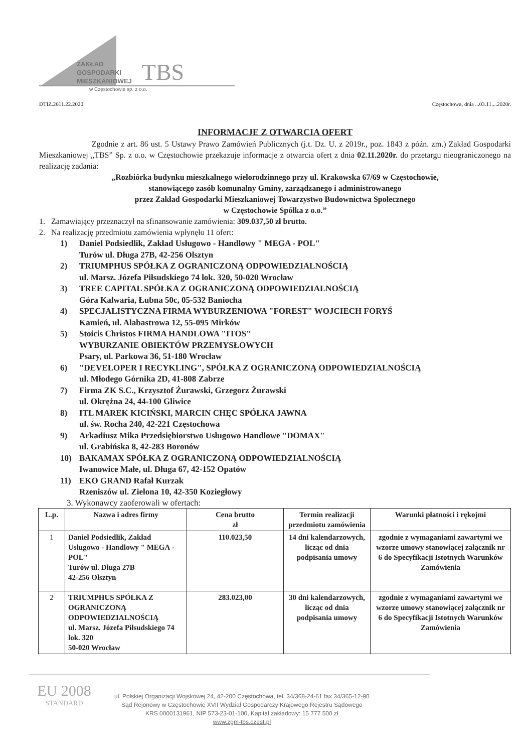ZAKŁAD
GOSPODARKI
MIESZKANIOWEJ
TBS
w Częstochowie sp. z o.o.
DTIZ.2611.22.2020 Częstochowa, dnia ...03.11....2020r.
INFORMACJE Z OTWARCIA OFERT
Zgodnie z art. 86 ust. 5 Ustawy Prawo Zamówień Publicznych (j.t. Dz. U. z 2019r., poz. 1843 z późn. zm.) Zakład Gospodarki Mieszkaniowej „TBS” Sp. z o.o. w Częstochowie przekazuje informacje z otwarcia ofert z dnia 02.11.2020r. do przetargu nieograniczonego na realizację zadania:
„Rozbiórka budynku mieszkalnego wielorodzinnego przy ul. Krakowska 67/69 w Częstochowie,
stanowiącego zasób komunalny Gminy, zarządzanego i administrowanego
przez Zakład Gospodarki Mieszkaniowej Towarzystwo Budownictwa Społecznego
w Częstochowie Spółka z o.o.”
1. Zamawiający przeznaczył na sfinansowanie zamówienia: 309.037,50 zł brutto.
2. Na realizację przedmiotu zamówienia wpłynęło 11 ofert:
1) Daniel Podsiedlik, Zakład Usługowo - Handlowy " MEGA - POL"
Turów ul. Długa 27B, 42-256 Olsztyn
2) TRIUMPHUS SPÓŁKA Z OGRANICZONĄ ODPOWIEDZIALNOŚCIĄ
ul. Marsz. Józefa Piłsudskiego 74 lok. 320, 50-020 Wrocław
3) TREE CAPITAL SPÓŁKA Z OGRANICZONĄ ODPOWIEDZIALNOŚCIĄ
Góra Kalwaria, Łubna 50c, 05-532 Baniocha
4) SPECJALISTYCZNA FIRMA WYBURZENIOWA "FOREST" WOJCIECH FORYŚ
Kamień, ul. Alabastrowa 12, 55-095 Mirków
5) Stoicis Christos FIRMA HANDLOWA "ITOS"
WYBURZANIE OBIEKTÓW PRZEMYSŁOWYCH
Psary, ul. Parkowa 36, 51-180 Wrocław
6) "DEVELOPER I RECYKLING", SPÓŁKA Z OGRANICZONĄ ODPOWIEDZIALNOŚCIĄ
ul. Młodego Górnika 2D, 41-808 Zabrze
7) Firma ZK S.C., Krzysztof Żurawski, Grzegorz Żurawski
ul. Okrężna 24, 44-100 Gliwice
8) ITL MAREK KICIŃSKI, MARCIN CHĘC SPÓŁKA JAWNA
ul. św. Rocha 240, 42-221 Częstochowa
9) Arkadiusz Mika Przedsiębiorstwo Usługowo Handlowe "DOMAX"
ul. Grabińska 8, 42-283 Boronów
10) BAKAMAX SPÓŁKA Z OGRANICZONĄ ODPOWIEDZIALNOŚCIĄ
Iwanowice Małe, ul. Długa 67, 42-152 Opatów
11) EKO GRAND Rafał Kurzak
Rzeniszów ul. Zielona 10, 42-350 Koziegłowy
3. Wykonawcy zaoferowali w ofertach:
| L.p. | Nazwa i adres firmy | Cena brutto zł | Termin realizacji przedmiotu zamówienia | Warunki płatności i rękojmi |
| --- | --- | --- | --- | --- |
| 1 | Daniel Podsiedlik, Zakład Usługowo - Handlowy " MEGA - POL" Turów ul. Długa 27B 42-256 Olsztyn | 110.023,50 | 14 dni kalendarzowych, licząc od dnia podpisania umowy | zgodnie z wymaganiami zawartymi we wzorze umowy stanowiącej załącznik nr 6 do Specyfikacji Istotnych Warunków Zamówienia |
| 2 | TRIUMPHUS SPÓŁKA Z OGRANICZONĄ ODPOWIEDZIALNOŚCIĄ ul. Marsz. Józefa Piłsudskiego 74 lok. 320 50-020 Wrocław | 283.023,00 | 30 dni kalendarzowych, licząc od dnia podpisania umowy | zgodnie z wymaganiami zawartymi we wzorze umowy stanowiącej załącznik nr 6 do Specyfikacji Istotnych Warunków Zamówienia |
EU 2008
STANDARD
ul. Polskiej Organizacji Wojskowej 24, 42-200 Częstochowa, tel. 34/368-24-61 fax 34/365-12-90
Sąd Rejonowy w Częstochowie XVII Wydział Gospodarczy Krajowego Rejestru Sądowego
KRS 0000131961, NIP 573-23-01-100, Kapitał zakładowy: 15 777 500 zł
www.zgm-tbs.czest.pl